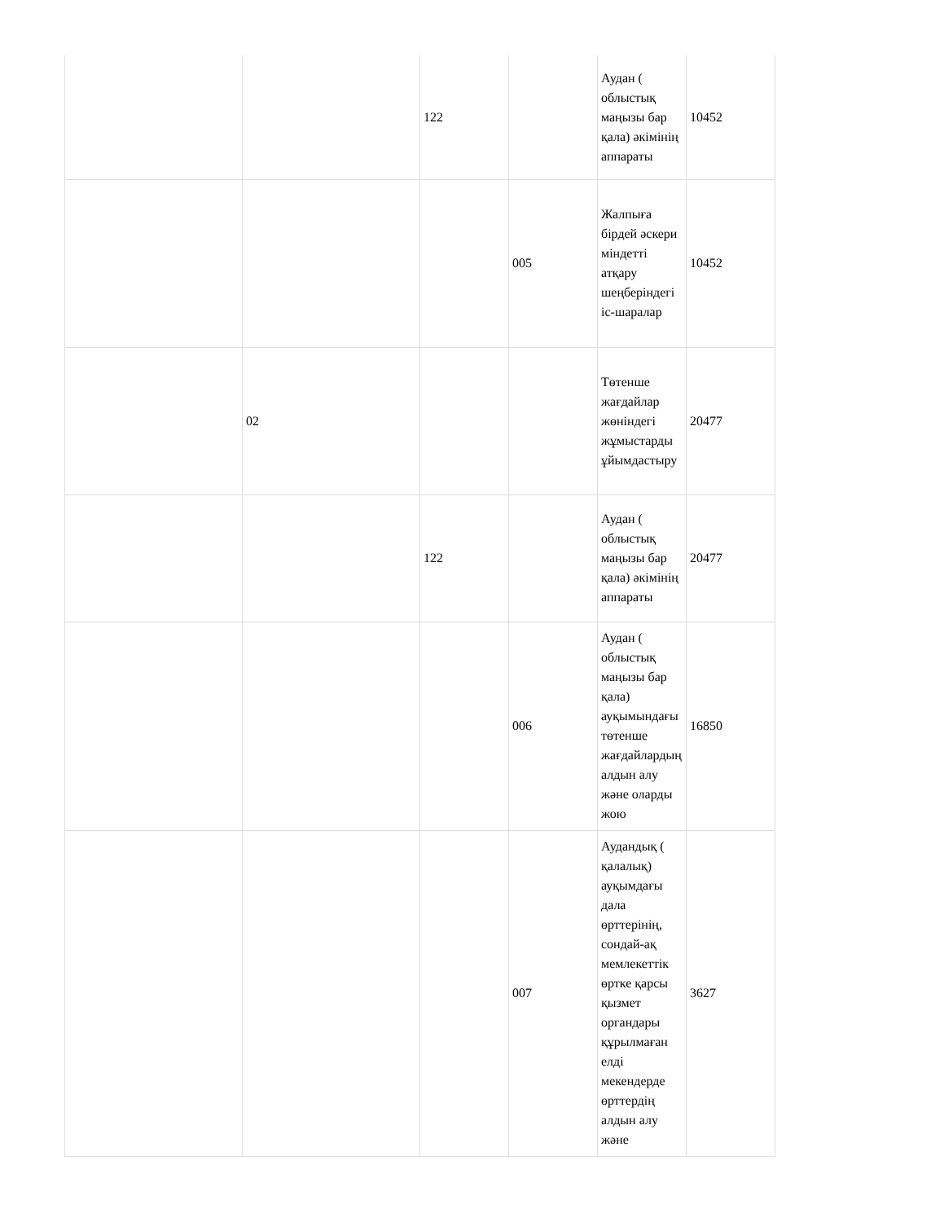| | | 122 | | Аудан ( облыстық маңызы бар қала) әкімінің аппараты | 10452 |
| | | | 005 | Жалпыға бірдей әскери міндетті атқару шеңберіндегі іс-шаралар | 10452 |
| | 02 | | | Төтенше жағдайлар жөніндегі жұмыстарды ұйымдастыру | 20477 |
| | | 122 | | Аудан ( облыстық маңызы бар қала) әкімінің аппараты | 20477 |
| | | | 006 | Аудан ( облыстық маңызы бар қала) ауқымындағы төтенше жағдайлардың алдын алу және оларды жою | 16850 |
| | | | 007 | Аудандық ( қалалық) ауқымдағы дала өрттерінің, сондай-ақ мемлекеттік өртке қарсы қызмет органдары құрылмаған елді мекендерде өрттердің алдын алу және | 3627 |